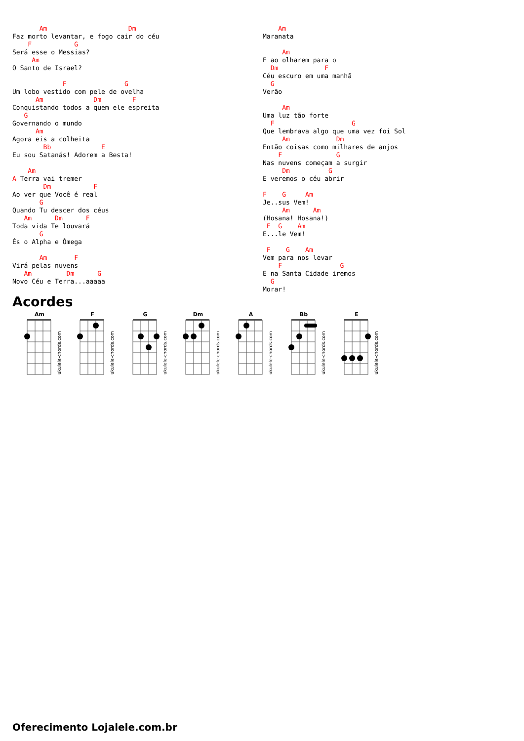Am                     Dm
Faz morto levantar, e fogo cair do céu
    F           G
Será esse o Messias?
     Am
O Santo de Israel?

             F               G
Um lobo vestido com pele de ovelha
      Am             Dm        F
Conquistando todos a quem ele espreita
   G
Governando o mundo
      Am
Agora eis a colheita
        Bb             E
Eu sou Satanás! Adorem a Besta!

    Am
A Terra vai tremer
        Dm           F
Ao ver que Você é real
       G
Quando Tu descer dos céus
   Am      Dm      F
Toda vida Te louvará
       G
És o Alpha e Ômega

       Am       F
Virá pelas nuvens
   Am         Dm      G
Novo Céu e Terra...aaaaa
    Am
Maranata

     Am
E ao olharem para o
  Dm            F
Céu escuro em uma manhã
  G
Verão

     Am
Uma luz tão forte
  F                    G
Que lembrava algo que uma vez foi Sol
     Am            Dm
Então coisas como milhares de anjos
    F              G
Nas nuvens começam a surgir
     Dm          G
E veremos o céu abrir

F    G     Am
Je..sus Vem!
     Am      Am
(Hosana! Hosana!)
 F  G    Am
E...le Vem!

 F    G    Am
Vem para nos levar
    F               G
E na Santa Cidade iremos
  G
Morar!
Acordes
Am
ukulele-chords.com
F
ukulele-chords.com
G
ukulele-chords.com
Dm
ukulele-chords.com
A
ukulele-chords.com
Bb
ukulele-chords.com
E
ukulele-chords.com
Oferecimento Lojalele.com.br